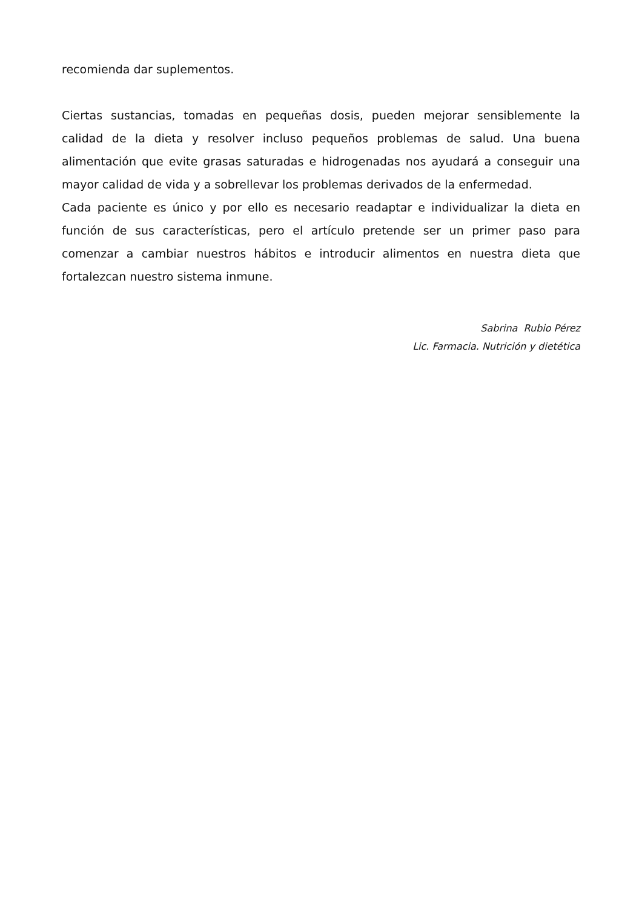recomienda dar suplementos.
Ciertas sustancias, tomadas en pequeñas dosis, pueden mejorar sensiblemente la calidad de la dieta y resolver incluso pequeños problemas de salud. Una buena alimentación que evite grasas saturadas e hidrogenadas nos ayudará a conseguir una mayor calidad de vida y a sobrellevar los problemas derivados de la enfermedad.
Cada paciente es único y por ello es necesario readaptar e individualizar la dieta en función de sus características, pero el artículo pretende ser un primer paso para comenzar a cambiar nuestros hábitos e introducir alimentos en nuestra dieta que fortalezcan nuestro sistema inmune.
Sabrina Rubio Pérez
Lic. Farmacia. Nutrición y dietética